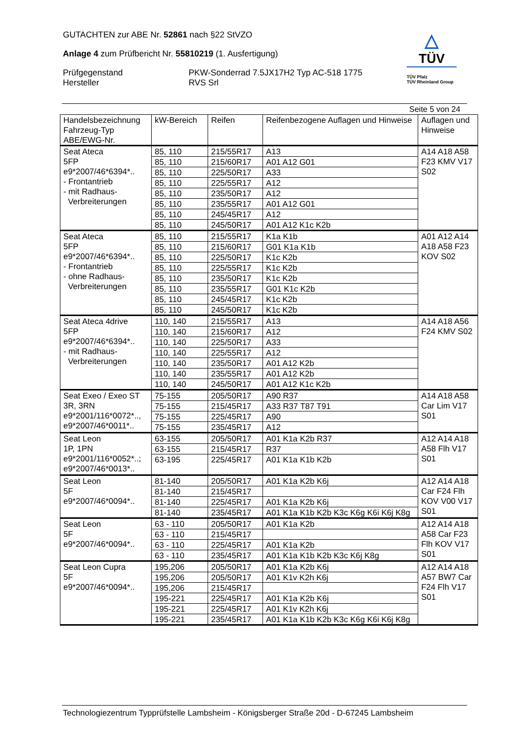GUTACHTEN zur ABE Nr. 52861 nach §22 StVZO
Anlage 4 zum Prüfbericht Nr. 55810219 (1. Ausfertigung)
Prüfgegenstand
Hersteller
PKW-Sonderrad 7.5JX17H2 Typ AC-518 1775
RVS Srl
△
TÜV
TÜV Pfalz
TÜV Rheinland Group
Seite 5 von 24
| Handelsbezeichnung Fahrzeug-Typ ABE/EWG-Nr. | kW-Bereich | Reifen | Reifenbezogene Auflagen und Hinweise | Auflagen und Hinweise |
| --- | --- | --- | --- | --- |
| Seat Ateca 5FP e9*2007/46*6394*.. - Frontantrieb - mit Radhaus- Verbreiterungen | 85, 110 | 215/55R17 | A13 | A14 A18 A58 F23 KMV V17 S02 |
| | 85, 110 | 215/60R17 | A01 A12 G01 | |
| | 85, 110 | 225/50R17 | A33 | |
| | 85, 110 | 225/55R17 | A12 | |
| | 85, 110 | 235/50R17 | A12 | |
| | 85, 110 | 235/55R17 | A01 A12 G01 | |
| | 85, 110 | 245/45R17 | A12 | |
| | 85, 110 | 245/50R17 | A01 A12 K1c K2b | |
| Seat Ateca 5FP e9*2007/46*6394*.. - Frontantrieb - ohne Radhaus- Verbreiterungen | 85, 110 | 215/55R17 | K1a K1b | A01 A12 A14 A18 A58 F23 KOV S02 |
| | 85, 110 | 215/60R17 | G01 K1a K1b | |
| | 85, 110 | 225/50R17 | K1c K2b | |
| | 85, 110 | 225/55R17 | K1c K2b | |
| | 85, 110 | 235/50R17 | K1c K2b | |
| | 85, 110 | 235/55R17 | G01 K1c K2b | |
| | 85, 110 | 245/45R17 | K1c K2b | |
| | 85, 110 | 245/50R17 | K1c K2b | |
| Seat Ateca 4drive 5FP e9*2007/46*6394*.. - mit Radhaus- Verbreiterungen | 110, 140 | 215/55R17 | A13 | A14 A18 A56 F24 KMV S02 |
| | 110, 140 | 215/60R17 | A12 | |
| | 110, 140 | 225/50R17 | A33 | |
| | 110, 140 | 225/55R17 | A12 | |
| | 110, 140 | 235/50R17 | A01 A12 K2b | |
| | 110, 140 | 235/55R17 | A01 A12 K2b | |
| | 110, 140 | 245/50R17 | A01 A12 K1c K2b | |
| Seat Exeo / Exeo ST 3R, 3RN e9*2001/116*0072*.., e9*2007/46*0011*.. | 75-155 | 205/50R17 | A90 R37 | A14 A18 A58 Car Lim V17 S01 |
| | 75-155 | 215/45R17 | A33 R37 T87 T91 | |
| | 75-155 | 225/45R17 | A90 | |
| | 75-155 | 235/45R17 | A12 | |
| Seat Leon 1P, 1PN e9*2001/116*0052*..; e9*2007/46*0013*.. | 63-155 | 205/50R17 | A01 K1a K2b R37 | A12 A14 A18 A58 Flh V17 S01 |
| | 63-155 | 215/45R17 | R37 | |
| | 63-195 | 225/45R17 | A01 K1a K1b K2b | |
| Seat Leon 5F e9*2007/46*0094*.. | 81-140 | 205/50R17 | A01 K1a K2b K6j | A12 A14 A18 Car F24 Flh KOV V00 V17 S01 |
| | 81-140 | 215/45R17 | | |
| | 81-140 | 225/45R17 | A01 K1a K2b K6j | |
| | 81-140 | 235/45R17 | A01 K1a K1b K2b K3c K6g K6i K6j K8g | |
| Seat Leon 5F e9*2007/46*0094*.. | 63 - 110 | 205/50R17 | A01 K1a K2b | A12 A14 A18 A58 Car F23 Flh KOV V17 S01 |
| | 63 - 110 | 215/45R17 | | |
| | 63 - 110 | 225/45R17 | A01 K1a K2b | |
| | 63 - 110 | 235/45R17 | A01 K1a K1b K2b K3c K6j K8g | |
| Seat Leon Cupra 5F e9*2007/46*0094*.. | 195,206 | 205/50R17 | A01 K1a K2b K6j | A12 A14 A18 A57 BW7 Car F24 Flh V17 S01 |
| | 195,206 | 205/50R17 | A01 K1v K2h K6j | |
| | 195,206 | 215/45R17 | | |
| | 195-221 | 225/45R17 | A01 K1a K2b K6j | |
| | 195-221 | 225/45R17 | A01 K1v K2h K6j | |
| | 195-221 | 235/45R17 | A01 K1a K1b K2b K3c K6g K6i K6j K8g | |
Technologiezentrum Typprüfstelle Lambsheim - Königsberger Straße 20d - D-67245 Lambsheim